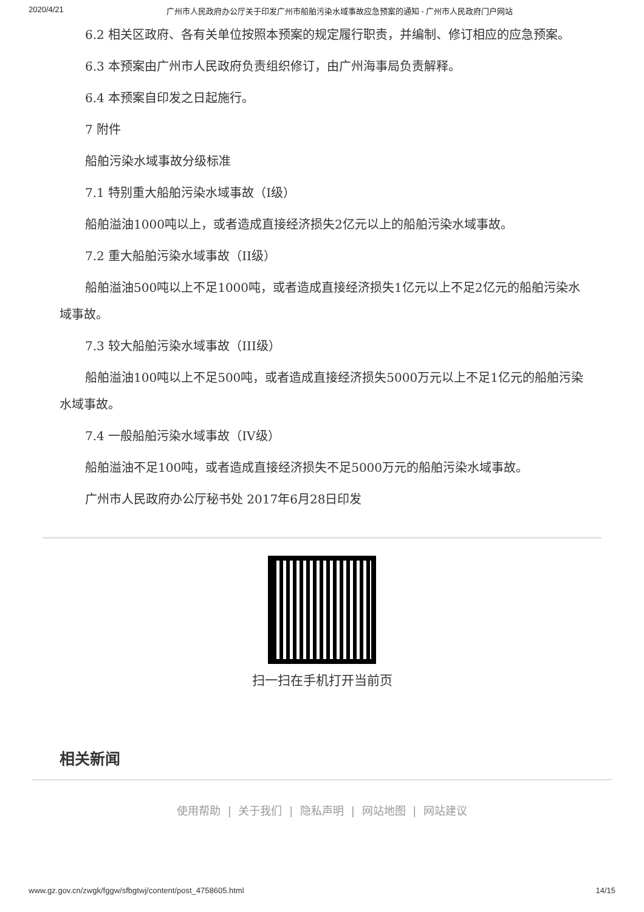2020/4/21 广州市人民政府办公厅关于印发广州市船舶污染水域事故应急预案的通知 - 广州市人民政府门户网站
6.2 相关区政府、各有关单位按照本预案的规定履行职责，并编制、修订相应的应急预案。
6.3 本预案由广州市人民政府负责组织修订，由广州海事局负责解释。
6.4 本预案自印发之日起施行。
7 附件
船舶污染水域事故分级标准
7.1 特别重大船舶污染水域事故（I级）
船舶溢油1000吨以上，或者造成直接经济损失2亿元以上的船舶污染水域事故。
7.2 重大船舶污染水域事故（II级）
船舶溢油500吨以上不足1000吨，或者造成直接经济损失1亿元以上不足2亿元的船舶污染水域事故。
7.3 较大船舶污染水域事故（III级）
船舶溢油100吨以上不足500吨，或者造成直接经济损失5000万元以上不足1亿元的船舶污染水域事故。
7.4 一般船舶污染水域事故（IV级）
船舶溢油不足100吨，或者造成直接经济损失不足5000万元的船舶污染水域事故。
广州市人民政府办公厅秘书处 2017年6月28日印发
扫一扫在手机打开当前页
相关新闻
使用帮助 | 关于我们 | 隐私声明 | 网站地图 | 网站建议
www.gz.gov.cn/zwgk/fggw/sfbgtwj/content/post_4758605.html 14/15